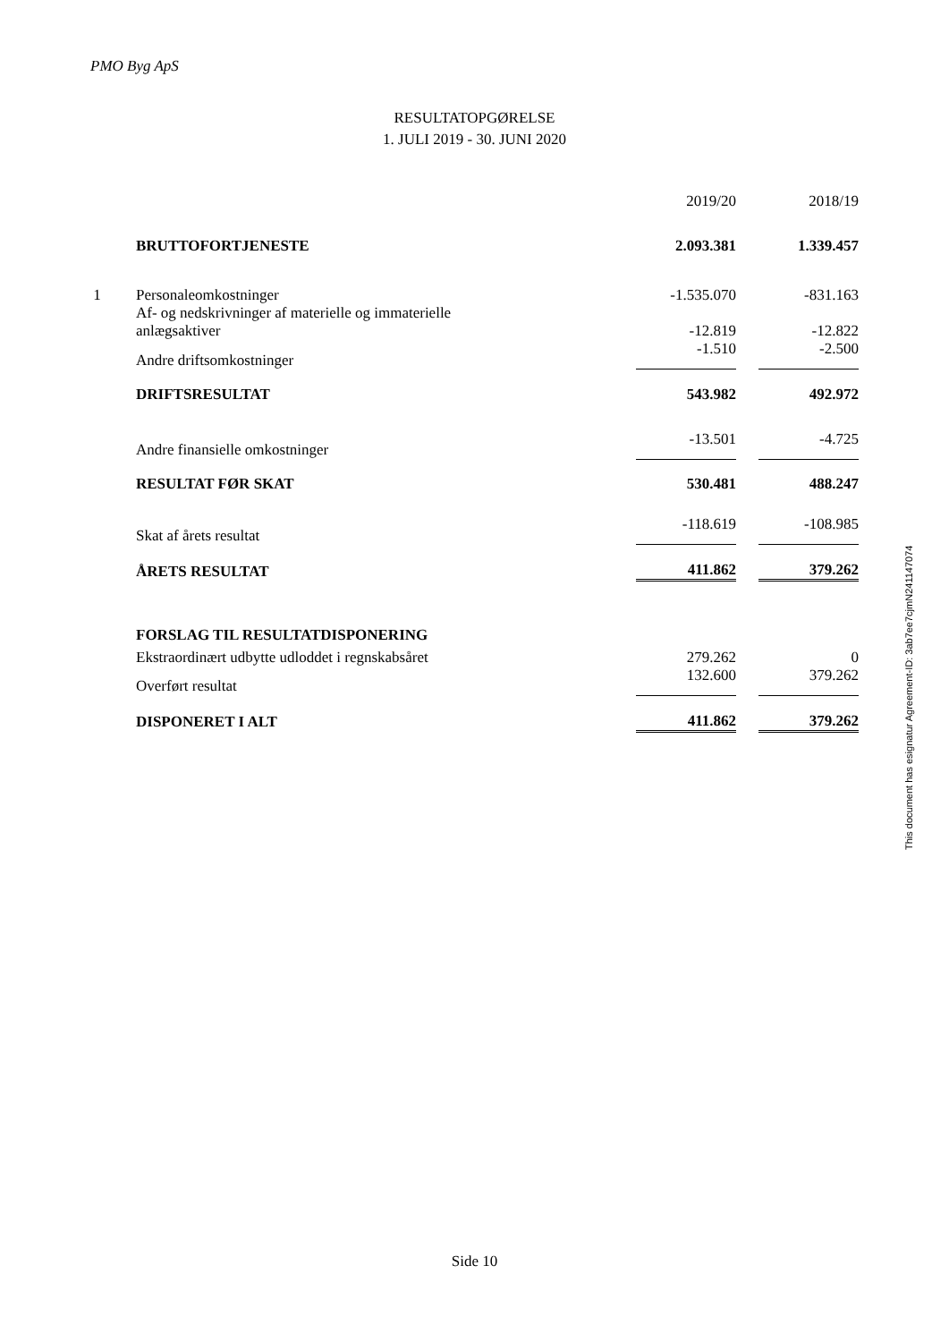PMO Byg ApS
RESULTATOPGØRELSE
1. JULI 2019 - 30. JUNI 2020
| | | 2019/20 | | 2018/19 |
| | BRUTTOFORTJENESTE | 2.093.381 | | 1.339.457 |
| 1 | Personaleomkostninger | -1.535.070 | | -831.163 |
| | Af- og nedskrivninger af materielle og immaterielle anlægsaktiver | -12.819 | | -12.822 |
| | Andre driftsomkostninger | -1.510 | | -2.500 |
| | DRIFTSRESULTAT | 543.982 | | 492.972 |
| | Andre finansielle omkostninger | -13.501 | | -4.725 |
| | RESULTAT FØR SKAT | 530.481 | | 488.247 |
| | Skat af årets resultat | -118.619 | | -108.985 |
| | ÅRETS RESULTAT | 411.862 | | 379.262 |
| | FORSLAG TIL RESULTATDISPONERING | | | |
| | Ekstraordinært udbytte udloddet i regnskabsåret | 279.262 | | 0 |
| | Overført resultat | 132.600 | | 379.262 |
| | DISPONERET I ALT | 411.862 | | 379.262 |
This document has esignatur Agreement-ID: 3ab7ee7cjmN241147074
Side 10